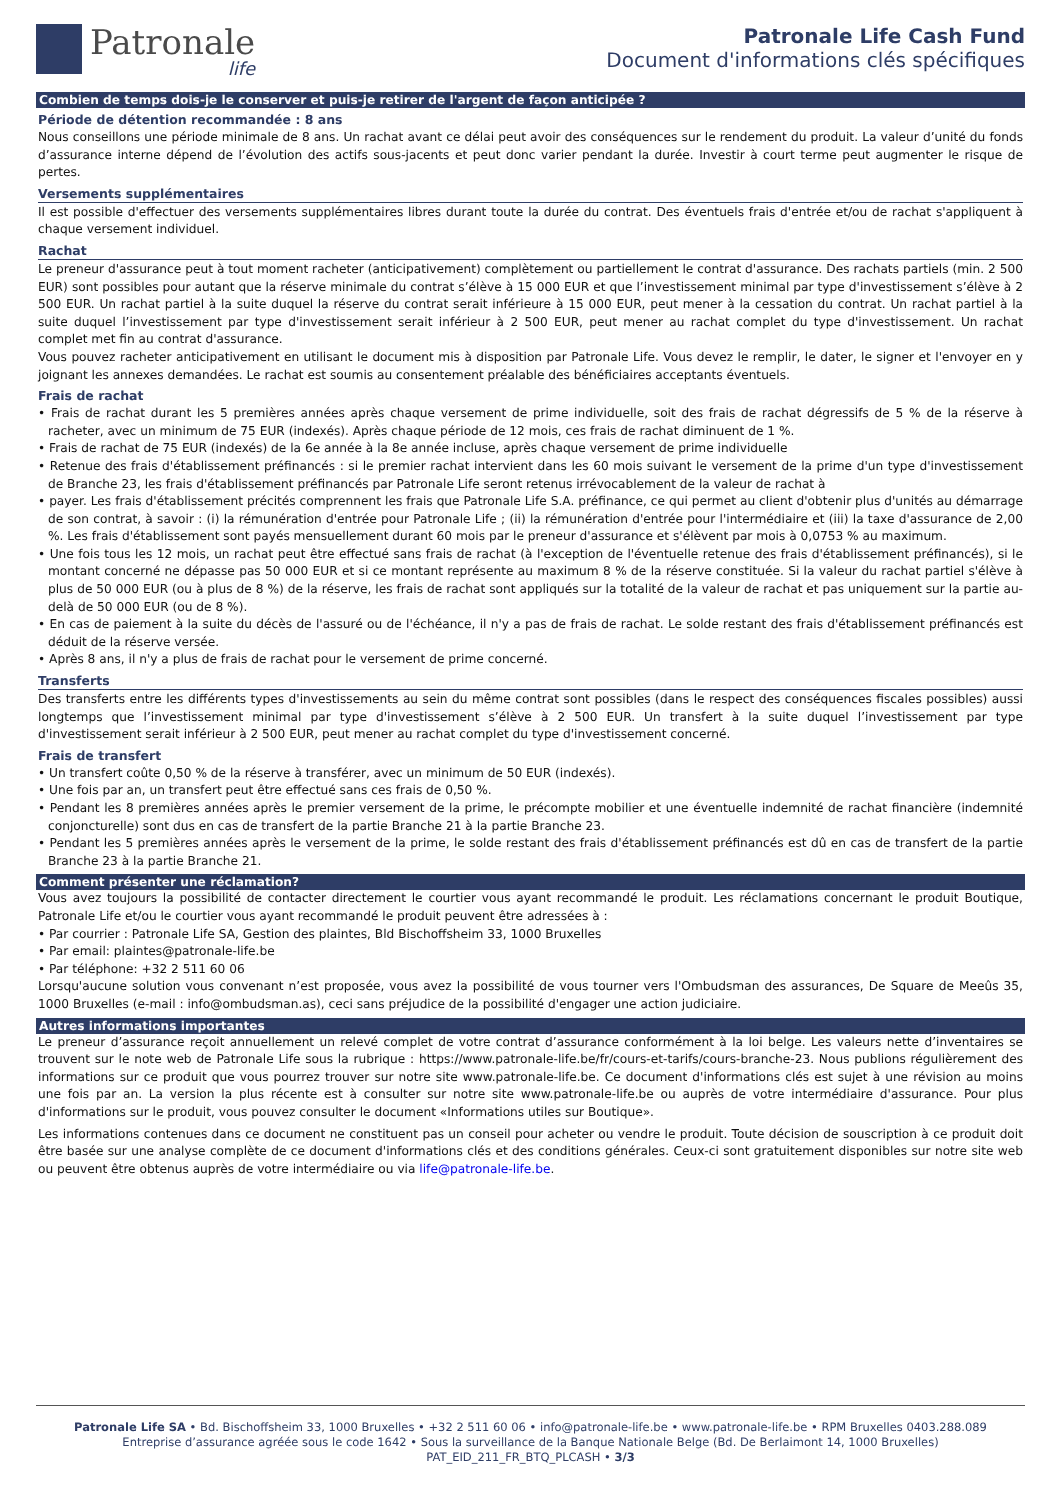Patronale
life
Patronale Life Cash Fund
Document d'informations clés spécifiques
Combien de temps dois-je le conserver et puis-je retirer de l'argent de façon anticipée ?
Période de détention recommandée : 8 ans
Nous conseillons une période minimale de 8 ans. Un rachat avant ce délai peut avoir des conséquences sur le rendement du produit. La valeur d’unité du fonds d’assurance interne dépend de l’évolution des actifs sous-jacents et peut donc varier pendant la durée. Investir à court terme peut augmenter le risque de pertes.
Versements supplémentaires
Il est possible d'effectuer des versements supplémentaires libres durant toute la durée du contrat. Des éventuels frais d'entrée et/ou de rachat s'appliquent à chaque versement individuel.
Rachat
Le preneur d'assurance peut à tout moment racheter (anticipativement) complètement ou partiellement le contrat d'assurance. Des rachats partiels (min. 2 500 EUR) sont possibles pour autant que la réserve minimale du contrat s’élève à 15 000 EUR et que l’investissement minimal par type d'investissement s’élève à 2 500 EUR. Un rachat partiel à la suite duquel la réserve du contrat serait inférieure à 15 000 EUR, peut mener à la cessation du contrat. Un rachat partiel à la suite duquel l’investissement par type d'investissement serait inférieur à 2 500 EUR, peut mener au rachat complet du type d'investissement. Un rachat complet met fin au contrat d'assurance.
Vous pouvez racheter anticipativement en utilisant le document mis à disposition par Patronale Life. Vous devez le remplir, le dater, le signer et l'envoyer en y joignant les annexes demandées. Le rachat est soumis au consentement préalable des bénéficiaires acceptants éventuels.
Frais de rachat
• Frais de rachat durant les 5 premières années après chaque versement de prime individuelle, soit des frais de rachat dégressifs de 5 % de la réserve à racheter, avec un minimum de 75 EUR (indexés). Après chaque période de 12 mois, ces frais de rachat diminuent de 1 %.
• Frais de rachat de 75 EUR (indexés) de la 6e année à la 8e année incluse, après chaque versement de prime individuelle
• Retenue des frais d'établissement préfinancés : si le premier rachat intervient dans les 60 mois suivant le versement de la prime d'un type d'investissement de Branche 23, les frais d'établissement préfinancés par Patronale Life seront retenus irrévocablement de la valeur de rachat à
• payer. Les frais d'établissement précités comprennent les frais que Patronale Life S.A. préfinance, ce qui permet au client d'obtenir plus d'unités au démarrage de son contrat, à savoir : (i) la rémunération d'entrée pour Patronale Life ; (ii) la rémunération d'entrée pour l'intermédiaire et (iii) la taxe d'assurance de 2,00 %. Les frais d'établissement sont payés mensuellement durant 60 mois par le preneur d'assurance et s'élèvent par mois à 0,0753 % au maximum.
• Une fois tous les 12 mois, un rachat peut être effectué sans frais de rachat (à l'exception de l'éventuelle retenue des frais d'établissement préfinancés), si le montant concerné ne dépasse pas 50 000 EUR et si ce montant représente au maximum 8 % de la réserve constituée. Si la valeur du rachat partiel s'élève à plus de 50 000 EUR (ou à plus de 8 %) de la réserve, les frais de rachat sont appliqués sur la totalité de la valeur de rachat et pas uniquement sur la partie au-delà de 50 000 EUR (ou de 8 %).
• En cas de paiement à la suite du décès de l'assuré ou de l'échéance, il n'y a pas de frais de rachat. Le solde restant des frais d'établissement préfinancés est déduit de la réserve versée.
• Après 8 ans, il n'y a plus de frais de rachat pour le versement de prime concerné.
Transferts
Des transferts entre les différents types d'investissements au sein du même contrat sont possibles (dans le respect des conséquences fiscales possibles) aussi longtemps que l’investissement minimal par type d'investissement s’élève à 2 500 EUR. Un transfert à la suite duquel l’investissement par type d'investissement serait inférieur à 2 500 EUR, peut mener au rachat complet du type d'investissement concerné.
Frais de transfert
• Un transfert coûte 0,50 % de la réserve à transférer, avec un minimum de 50 EUR (indexés).
• Une fois par an, un transfert peut être effectué sans ces frais de 0,50 %.
• Pendant les 8 premières années après le premier versement de la prime, le précompte mobilier et une éventuelle indemnité de rachat financière (indemnité conjoncturelle) sont dus en cas de transfert de la partie Branche 21 à la partie Branche 23.
• Pendant les 5 premières années après le versement de la prime, le solde restant des frais d'établissement préfinancés est dû en cas de transfert de la partie Branche 23 à la partie Branche 21.
Comment présenter une réclamation?
Vous avez toujours la possibilité de contacter directement le courtier vous ayant recommandé le produit. Les réclamations concernant le produit Boutique, Patronale Life et/ou le courtier vous ayant recommandé le produit peuvent être adressées à :
• Par courrier : Patronale Life SA, Gestion des plaintes, Bld Bischoffsheim 33, 1000 Bruxelles
• Par email: plaintes@patronale-life.be
• Par téléphone: +32 2 511 60 06
Lorsqu'aucune solution vous convenant n’est proposée, vous avez la possibilité de vous tourner vers l'Ombudsman des assurances, De Square de Meeûs 35, 1000 Bruxelles (e-mail : info@ombudsman.as), ceci sans préjudice de la possibilité d'engager une action judiciaire.
Autres informations importantes
Le preneur d’assurance reçoit annuellement un relevé complet de votre contrat d’assurance conformément à la loi belge. Les valeurs nette d’inventaires se trouvent sur le note web de Patronale Life sous la rubrique : https://www.patronale-life.be/fr/cours-et-tarifs/cours-branche-23. Nous publions régulièrement des informations sur ce produit que vous pourrez trouver sur notre site www.patronale-life.be. Ce document d'informations clés est sujet à une révision au moins une fois par an. La version la plus récente est à consulter sur notre site www.patronale-life.be ou auprès de votre intermédiaire d'assurance. Pour plus d'informations sur le produit, vous pouvez consulter le document «Informations utiles sur Boutique».
Les informations contenues dans ce document ne constituent pas un conseil pour acheter ou vendre le produit. Toute décision de souscription à ce produit doit être basée sur une analyse complète de ce document d'informations clés et des conditions générales. Ceux-ci sont gratuitement disponibles sur notre site web ou peuvent être obtenus auprès de votre intermédiaire ou via life@patronale-life.be.
Patronale Life SA • Bd. Bischoffsheim 33, 1000 Bruxelles • +32 2 511 60 06 • info@patronale-life.be • www.patronale-life.be • RPM Bruxelles 0403.288.089
Entreprise d’assurance agréée sous le code 1642 • Sous la surveillance de la Banque Nationale Belge (Bd. De Berlaimont 14, 1000 Bruxelles)
PAT_EID_211_FR_BTQ_PLCASH • 3/3